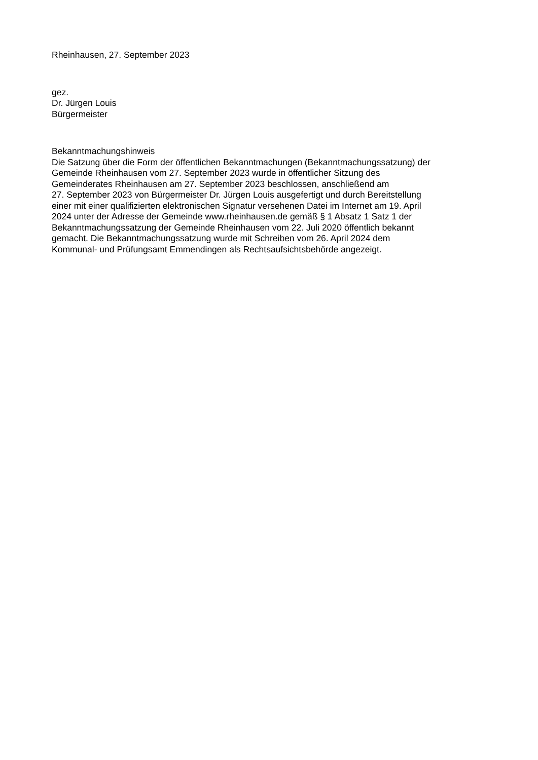Rheinhausen, 27. September 2023
gez.
Dr. Jürgen Louis
Bürgermeister
Bekanntmachungshinweis
Die Satzung über die Form der öffentlichen Bekanntmachungen (Bekanntmachungssatzung) der
Gemeinde Rheinhausen vom 27. September 2023 wurde in öffentlicher Sitzung des
Gemeinderates Rheinhausen am 27. September 2023 beschlossen, anschließend am
27. September 2023 von Bürgermeister Dr. Jürgen Louis ausgefertigt und durch Bereitstellung
einer mit einer qualifizierten elektronischen Signatur versehenen Datei im Internet am 19. April
2024 unter der Adresse der Gemeinde www.rheinhausen.de gemäß § 1 Absatz 1 Satz 1 der
Bekanntmachungssatzung der Gemeinde Rheinhausen vom 22. Juli 2020 öffentlich bekannt
gemacht. Die Bekanntmachungssatzung wurde mit Schreiben vom 26. April 2024 dem
Kommunal- und Prüfungsamt Emmendingen als Rechtsaufsichtsbehörde angezeigt.